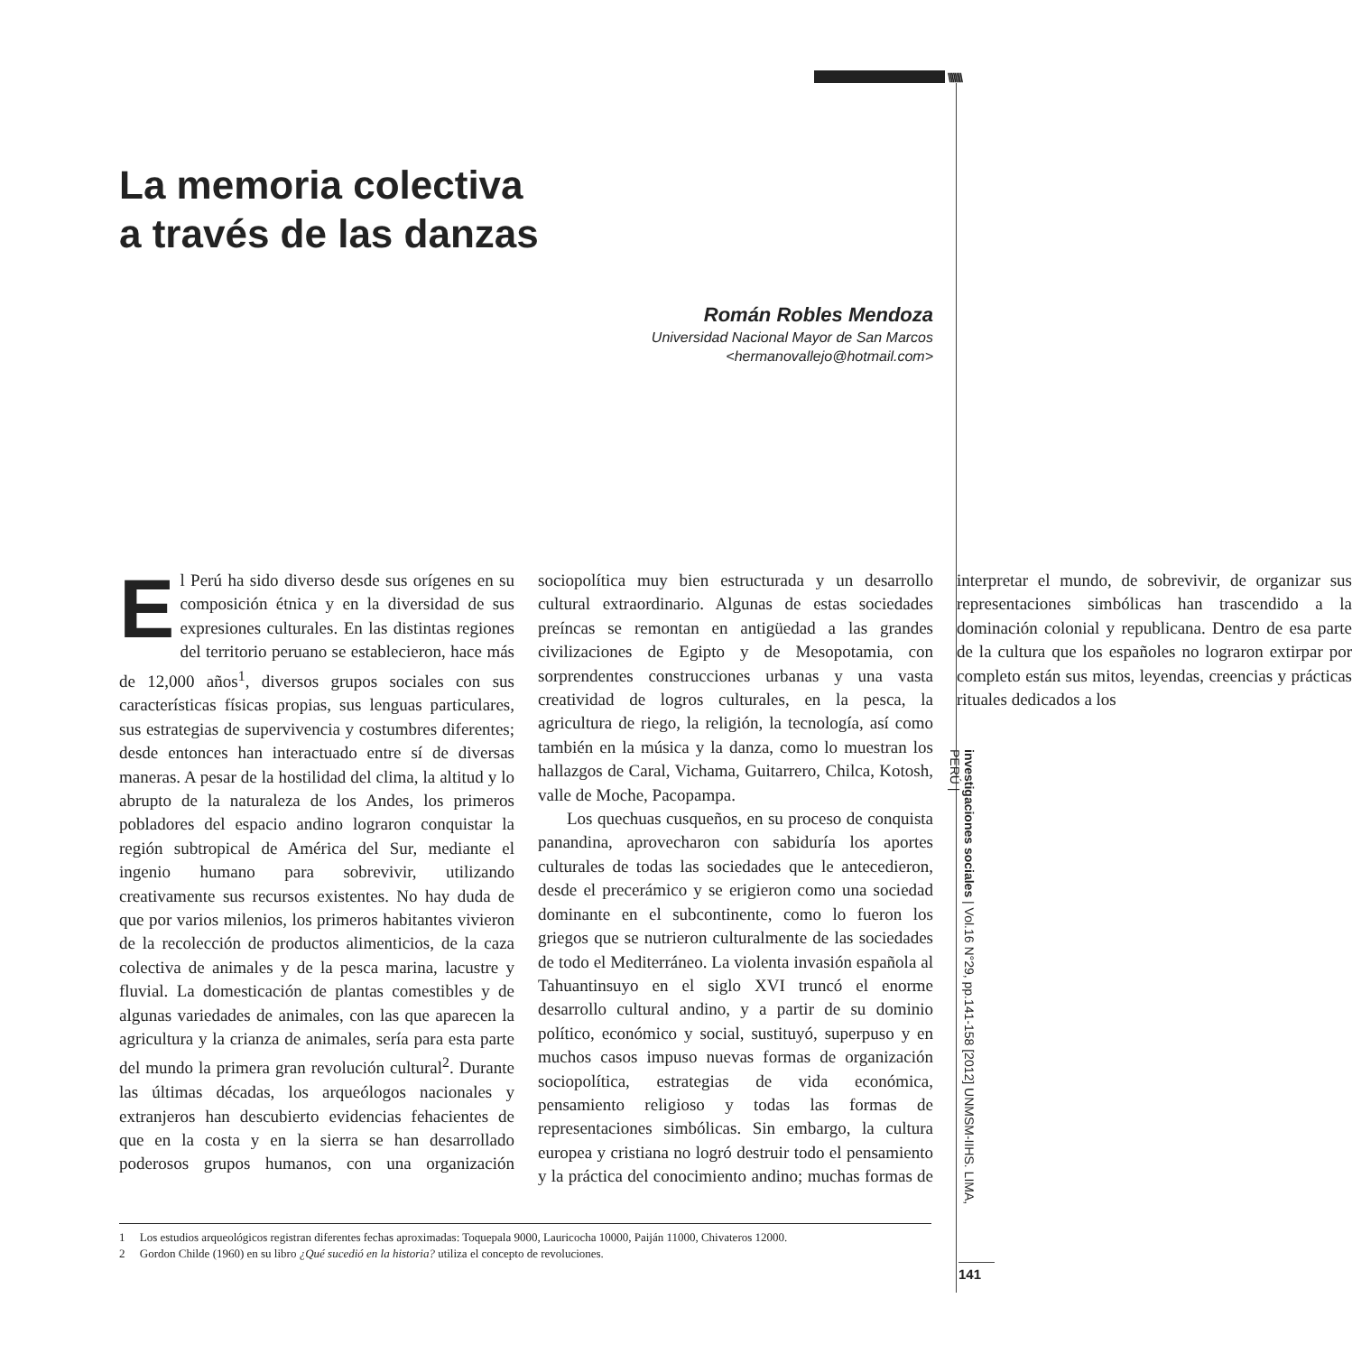\\\\\\\\
La memoria colectiva
a través de las danzas
Román Robles Mendoza
Universidad Nacional Mayor de San Marcos
<hermanovallejo@hotmail.com>
El Perú ha sido diverso desde sus orígenes en su composición étnica y en la diversidad de sus expresiones culturales. En las distintas regiones del territorio peruano se establecieron, hace más de 12,000 años<sup>1</sup>, diversos grupos sociales con sus características físicas propias, sus lenguas particulares, sus estrategias de supervivencia y costumbres diferentes; desde entonces han interactuado entre sí de diversas maneras. A pesar de la hostilidad del clima, la altitud y lo abrupto de la naturaleza de los Andes, los primeros pobladores del espacio andino lograron conquistar la región subtropical de América del Sur, mediante el ingenio humano para sobrevivir, utilizando creativamente sus recursos existentes. No hay duda de que por varios milenios, los primeros habitantes vivieron de la recolección de productos alimenticios, de la caza colectiva de animales y de la pesca marina, lacustre y fluvial. La domesticación de plantas comestibles y de algunas variedades de animales, con las que aparecen la agricultura y la crianza de animales, sería para esta parte del mundo la primera gran revolución cultural<sup>2</sup>. Durante las últimas décadas, los arqueólogos nacionales y extranjeros han descubierto evidencias fehacientes de que en la costa y en la sierra se han desarrollado poderosos grupos humanos, con una organización sociopolítica muy bien estructurada y un desarrollo cultural extraordinario. Algunas de estas sociedades preíncas se remontan en antigüedad a las grandes civilizaciones de Egipto y de Mesopotamia, con sorprendentes construcciones urbanas y una vasta creatividad de logros culturales, en la pesca, la agricultura de riego, la religión, la tecnología, así como también en la música y la danza, como lo muestran los hallazgos de Caral, Vichama, Guitarrero, Chilca, Kotosh, valle de Moche, Pacopampa.
Los quechuas cusqueños, en su proceso de conquista panandina, aprovecharon con sabiduría los aportes culturales de todas las sociedades que le antecedieron, desde el precerámico y se erigieron como una sociedad dominante en el subcontinente, como lo fueron los griegos que se nutrieron culturalmente de las sociedades de todo el Mediterráneo. La violenta invasión española al Tahuantinsuyo en el siglo XVI truncó el enorme desarrollo cultural andino, y a partir de su dominio político, económico y social, sustituyó, superpuso y en muchos casos impuso nuevas formas de organización sociopolítica, estrategias de vida económica, pensamiento religioso y todas las formas de representaciones simbólicas. Sin embargo, la cultura europea y cristiana no logró destruir todo el pensamiento y la práctica del conocimiento andino; muchas formas de interpretar el mundo, de sobrevivir, de organizar sus representaciones simbólicas han trascendido a la dominación colonial y republicana. Dentro de esa parte de la cultura que los españoles no lograron extirpar por completo están sus mitos, leyendas, creencias y prácticas rituales dedicados a los
1 Los estudios arqueológicos registran diferentes fechas aproximadas: Toquepala 9000, Lauricocha 10000, Paiján 11000, Chivateros 12000.
2 Gordon Childe (1960) en su libro ¿Qué sucedió en la historia? utiliza el concepto de revoluciones.
investigaciones sociales | Vol.16 N°29, pp.141-158 [2012] UNMSM-IIHS. LIMA, PERÚ |
141